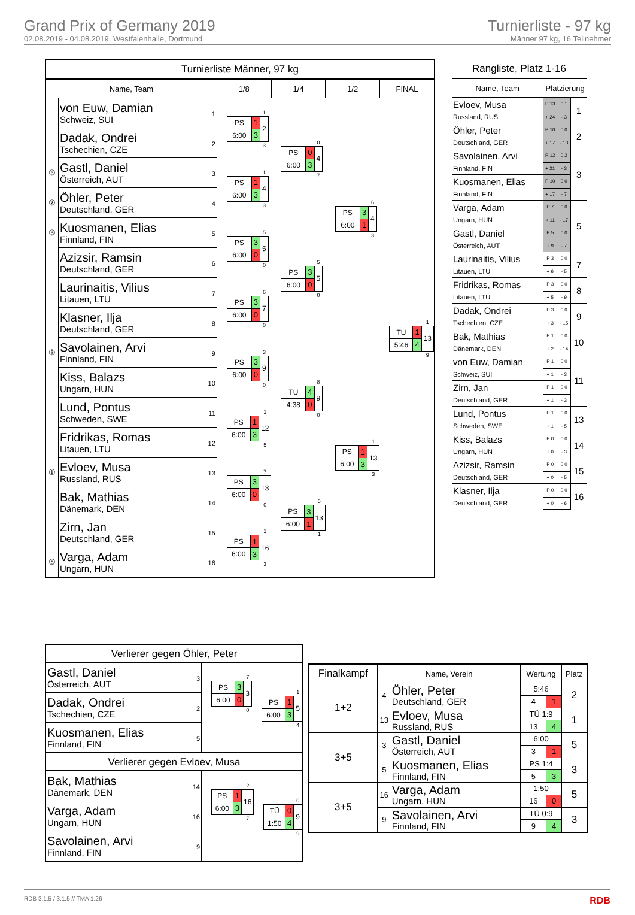Grand Prix of Germany 2019
02.08.2019 - 04.08.2019, Westfalenhalle, Dortmund
Turnierliste - 97 kg
Männer 97 kg, 16 Teilnehmer
Turnierliste Männer, 97 kg
| Name, Team | | 1/8 | 1/4 | 1/2 | FINAL |
| --- | --- | --- | --- | --- | --- |
| | von Euw, Damian Schweiz, SUI 1 | / / / 1 / / PS / 1 / 2 / / 6:00 / 3 / / / / / 3 / | / / / 0 / / PS / 0 / 4 / / 6:00 / 3 / / / / / 7 / | / / / 6 / / PS / 3 / 4 / / 6:00 / 1 / / / / / 3 / | / / / 1 / / TÜ / 1 / 13 / / 5:46 / 4 / / / / / 9 / |
| | Dadak, Ondrei Tschechien, CZE 2 | | | | |
| ⑤ | Gastl, Daniel Österreich, AUT 3 | / / / 1 / / PS / 1 / 4 / / 6:00 / 3 / / / / / 3 / | | | |
| ② | Öhler, Peter Deutschland, GER 4 | | | | |
| ③ | Kuosmanen, Elias Finnland, FIN 5 | / / / 5 / / PS / 3 / 5 / / 6:00 / 0 / / / / / 0 / | / / / 5 / / PS / 3 / 5 / / 6:00 / 0 / / / / / 0 / | | |
| | Azizsir, Ramsin Deutschland, GER 6 | | | | |
| | Laurinaitis, Vilius Litauen, LTU 7 | / / / 6 / / PS / 3 / 7 / / 6:00 / 0 / / / / / 0 / | | | |
| | Klasner, Ilja Deutschland, GER 8 | | | | |
| ③ | Savolainen, Arvi Finnland, FIN 9 | / / / 3 / / PS / 3 / 9 / / 6:00 / 0 / / / / / 0 / | / / / 8 / / TÜ / 4 / 9 / / 4:38 / 0 / / / / / 0 / | / / / 1 / / PS / 1 / 13 / / 6:00 / 3 / / / / / 3 / | |
| | Kiss, Balazs Ungarn, HUN 10 | | | | |
| | Lund, Pontus Schweden, SWE 11 | / / / 1 / / PS / 1 / 12 / / 6:00 / 3 / / / / / 5 / | | | |
| | Fridrikas, Romas Litauen, LTU 12 | | | | |
| ① | Evloev, Musa Russland, RUS 13 | / / / 7 / / PS / 3 / 13 / / 6:00 / 0 / / / / / 0 / | / / / 5 / / PS / 3 / 13 / / 6:00 / 1 / / / / / 1 / | | |
| | Bak, Mathias Dänemark, DEN 14 | | | | |
| | Zirn, Jan Deutschland, GER 15 | / / / 1 / / PS / 1 / 16 / / 6:00 / 3 / / / / / 3 / | | | |
| ⑤ | Varga, Adam Ungarn, HUN 16 | | | | |
Rangliste, Platz 1-16
| Name, Team | Platzierung | | |
| --- | --- | --- | --- |
| Evloev, Musa | P 13 | 0.1 | 1 |
| Russland, RUS | + 24 | - 3 | |
| Öhler, Peter | P 10 | 0.0 | 2 |
| Deutschland, GER | + 17 | - 13 | |
| Savolainen, Arvi | P 12 | 0.2 | 3 |
| Finnland, FIN | + 21 | - 3 | |
| Kuosmanen, Elias | P 10 | 0.0 | |
| Finnland, FIN | + 17 | - 7 | |
| Varga, Adam | P 7 | 0.0 | 5 |
| Ungarn, HUN | + 11 | - 17 | |
| Gastl, Daniel | P 5 | 0.0 | |
| Österreich, AUT | + 9 | - 7 | |
| Laurinaitis, Vilius | P 3 | 0.0 | 7 |
| Litauen, LTU | + 6 | - 5 | |
| Fridrikas, Romas | P 3 | 0.0 | 8 |
| Litauen, LTU | + 5 | - 9 | |
| Dadak, Ondrei | P 3 | 0.0 | 9 |
| Tschechien, CZE | + 3 | - 15 | |
| Bak, Mathias | P 1 | 0.0 | 10 |
| Dänemark, DEN | + 2 | - 14 | |
| von Euw, Damian | P 1 | 0.0 | 11 |
| Schweiz, SUI | + 1 | - 3 | |
| Zirn, Jan | P 1 | 0.0 | |
| Deutschland, GER | + 1 | - 3 | |
| Lund, Pontus | P 1 | 0.0 | 13 |
| Schweden, SWE | + 1 | - 5 | |
| Kiss, Balazs | P 0 | 0.0 | 14 |
| Ungarn, HUN | + 0 | - 3 | |
| Azizsir, Ramsin | P 0 | 0.0 | 15 |
| Deutschland, GER | + 0 | - 5 | |
| Klasner, Ilja | P 0 | 0.0 | 16 |
| Deutschland, GER | + 0 | - 6 | |
Verlierer gegen Öhler, Peter
| Gastl, Daniel Österreich, AUT 3 | / / / 7 / / PS / 3 / 3 / / 6:00 / 0 / / / / / 0 / | / / / 1 / / PS / 1 / 5 / / 6:00 / 3 / / / / / 4 / |
| Dadak, Ondrei Tschechien, CZE 2 | | |
| Kuosmanen, Elias Finnland, FIN 5 | | |
Verlierer gegen Evloev, Musa
| Bak, Mathias Dänemark, DEN 14 | / / / 2 / / PS / 1 / 16 / / 6:00 / 3 / / / / / 7 / | / / / 0 / / TÜ / 0 / 9 / / 1:50 / 4 / / / / / 9 / |
| Varga, Adam Ungarn, HUN 16 | | |
| Savolainen, Arvi Finnland, FIN 9 | | |
| Finalkampf | Name, Verein | | Wertung | | Platz |
| --- | --- | --- | --- | --- | --- |
| 1+2 | 4 | Öhler, Peter Deutschland, GER | 5:46 | | 2 |
| | | | 4 | 1 | |
| | 13 | Evloev, Musa Russland, RUS | TÜ 1:9 | | 1 |
| | | | 13 | 4 | |
| 3+5 | 3 | Gastl, Daniel Österreich, AUT | 6:00 | | 5 |
| | | | 3 | 1 | |
| | 5 | Kuosmanen, Elias Finnland, FIN | PS 1:4 | | 3 |
| | | | 5 | 3 | |
| 3+5 | 16 | Varga, Adam Ungarn, HUN | 1:50 | | 5 |
| | | | 16 | 0 | |
| | 9 | Savolainen, Arvi Finnland, FIN | TÜ 0:9 | | 3 |
| | | | 9 | 4 | |
RDB 3.1.5 / 3.1.5 // TMA 1.26 RDB